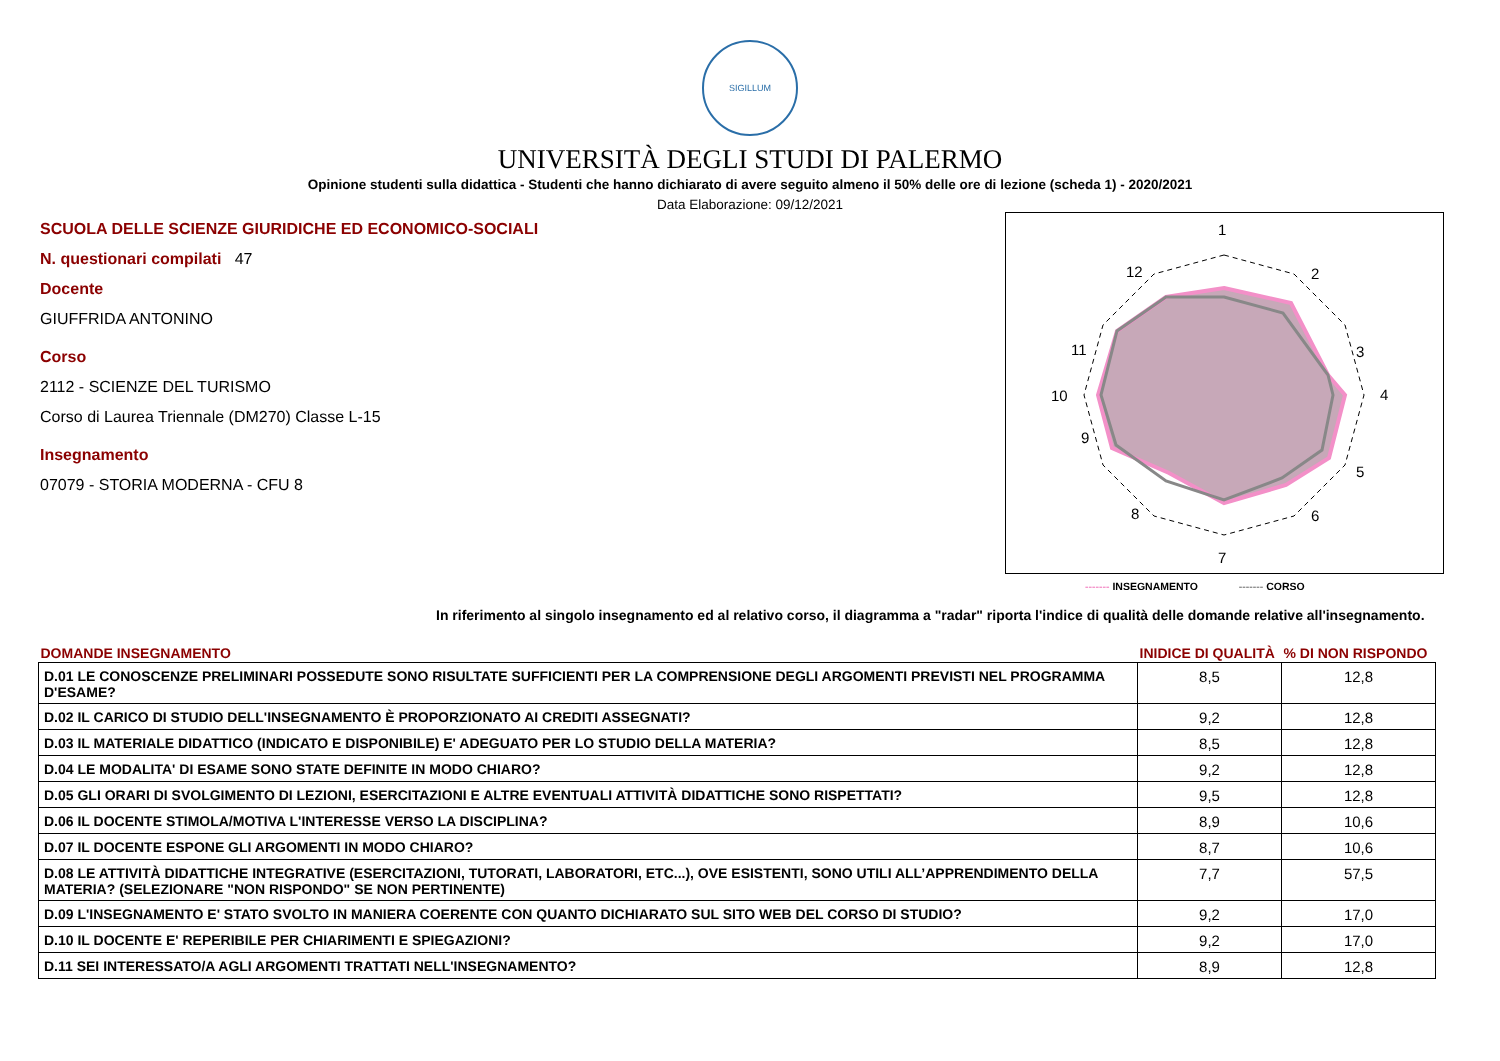SIGILLUM
UNIVERSITÀ DEGLI STUDI DI PALERMO
Opinione studenti sulla didattica - Studenti che hanno dichiarato di avere seguito almeno il 50% delle ore di lezione (scheda 1) - 2020/2021
Data Elaborazione: 09/12/2021
SCUOLA DELLE SCIENZE GIURIDICHE ED ECONOMICO-SOCIALI
N. questionari compilati 47
Docente
GIUFFRIDA ANTONINO
Corso
2112 - SCIENZE DEL TURISMO
Corso di Laurea Triennale (DM270) Classe L-15
Insegnamento
07079 - STORIA MODERNA - CFU 8
1
2
3
4
5
6
7
8
9
10
11
12
------- INSEGNAMENTO ------- CORSO
In riferimento al singolo insegnamento ed al relativo corso, il diagramma a "radar" riporta l'indice di qualità delle domande relative all'insegnamento.
| DOMANDE INSEGNAMENTO | INIDICE DI QUALITÀ | % DI NON RISPONDO |
| --- | --- | --- |
| D.01 LE CONOSCENZE PRELIMINARI POSSEDUTE SONO RISULTATE SUFFICIENTI PER LA COMPRENSIONE DEGLI ARGOMENTI PREVISTI NEL PROGRAMMA D'ESAME? | 8,5 | 12,8 |
| D.02 IL CARICO DI STUDIO DELL'INSEGNAMENTO È PROPORZIONATO AI CREDITI ASSEGNATI? | 9,2 | 12,8 |
| D.03 IL MATERIALE DIDATTICO (INDICATO E DISPONIBILE) E' ADEGUATO PER LO STUDIO DELLA MATERIA? | 8,5 | 12,8 |
| D.04 LE MODALITA' DI ESAME SONO STATE DEFINITE IN MODO CHIARO? | 9,2 | 12,8 |
| D.05 GLI ORARI DI SVOLGIMENTO DI LEZIONI, ESERCITAZIONI E ALTRE EVENTUALI ATTIVITÀ DIDATTICHE SONO RISPETTATI? | 9,5 | 12,8 |
| D.06 IL DOCENTE STIMOLA/MOTIVA L'INTERESSE VERSO LA DISCIPLINA? | 8,9 | 10,6 |
| D.07 IL DOCENTE ESPONE GLI ARGOMENTI IN MODO CHIARO? | 8,7 | 10,6 |
| D.08 LE ATTIVITÀ DIDATTICHE INTEGRATIVE (ESERCITAZIONI, TUTORATI, LABORATORI, ETC...), OVE ESISTENTI, SONO UTILI ALL’APPRENDIMENTO DELLA MATERIA? (SELEZIONARE "NON RISPONDO" SE NON PERTINENTE) | 7,7 | 57,5 |
| D.09 L'INSEGNAMENTO E' STATO SVOLTO IN MANIERA COERENTE CON QUANTO DICHIARATO SUL SITO WEB DEL CORSO DI STUDIO? | 9,2 | 17,0 |
| D.10 IL DOCENTE E' REPERIBILE PER CHIARIMENTI E SPIEGAZIONI? | 9,2 | 17,0 |
| D.11 SEI INTERESSATO/A AGLI ARGOMENTI TRATTATI NELL'INSEGNAMENTO? | 8,9 | 12,8 |